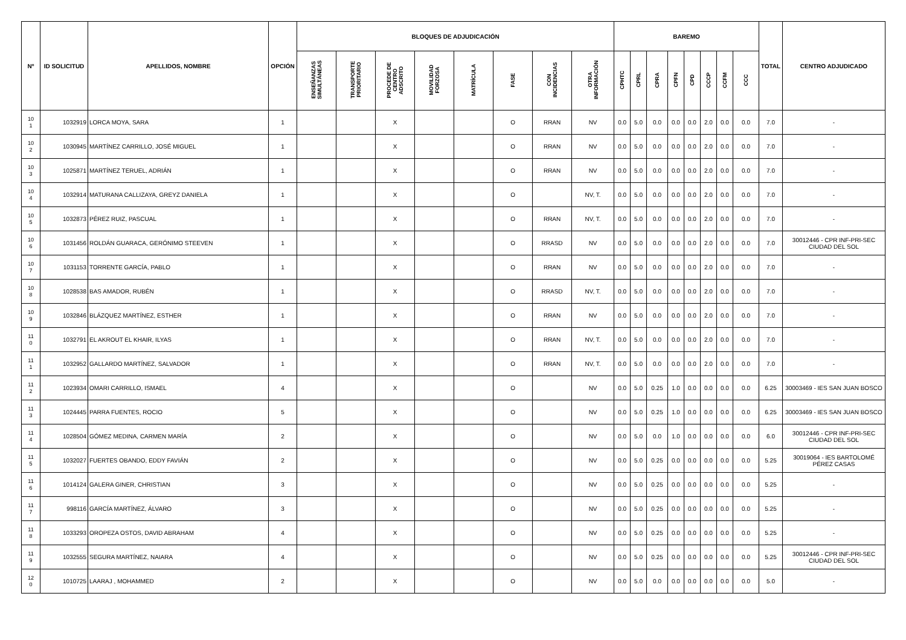| Nº | ID SOLICITUD | APELLIDOS, NOMBRE | OPCIÓN | BLOQUES DE ADJUDICACIÓN | | | | | | | | BAREMO | | | | | | | | TOTAL | CENTRO ADJUDICADO |
| --- | --- | --- | --- | --- | --- | --- | --- | --- | --- | --- | --- | --- | --- | --- | --- | --- | --- | --- | --- | --- | --- |
| | | | | ENSEÑANZAS SIMULTÁNEAS | TRANSPORTE PRIORITARIO | PROCEDE DE CENTRO ADSCRITO | MOVILIDAD FORZOSA | MATRÍCULA | FASE | CON INCIDENCIAS | OTRA INFORMACIÓN | CPHTC | CPRL | CPRA | CPFN | CPD | CCCP | CCFM | CCC | | |
| 10 1 | 1032919 | LORCA MOYA, SARA | 1 | | | X | | | O | RRAN | NV | 0.0 | 5.0 | 0.0 | 0.0 | 0.0 | 2.0 | 0.0 | 0.0 | 7.0 | - |
| 10 2 | 1030945 | MARTÍNEZ CARRILLO, JOSÉ MIGUEL | 1 | | | X | | | O | RRAN | NV | 0.0 | 5.0 | 0.0 | 0.0 | 0.0 | 2.0 | 0.0 | 0.0 | 7.0 | - |
| 10 3 | 1025871 | MARTÍNEZ TERUEL, ADRIÁN | 1 | | | X | | | O | RRAN | NV | 0.0 | 5.0 | 0.0 | 0.0 | 0.0 | 2.0 | 0.0 | 0.0 | 7.0 | - |
| 10 4 | 1032914 | MATURANA CALLIZAYA, GREYZ DANIELA | 1 | | | X | | | O | | NV, T. | 0.0 | 5.0 | 0.0 | 0.0 | 0.0 | 2.0 | 0.0 | 0.0 | 7.0 | - |
| 10 5 | 1032873 | PÉREZ RUIZ, PASCUAL | 1 | | | X | | | O | RRAN | NV, T. | 0.0 | 5.0 | 0.0 | 0.0 | 0.0 | 2.0 | 0.0 | 0.0 | 7.0 | - |
| 10 6 | 1031456 | ROLDÁN GUARACA, GERÓNIMO STEEVEN | 1 | | | X | | | O | RRASD | NV | 0.0 | 5.0 | 0.0 | 0.0 | 0.0 | 2.0 | 0.0 | 0.0 | 7.0 | 30012446 - CPR INF-PRI-SEC CIUDAD DEL SOL |
| 10 7 | 1031153 | TORRENTE GARCÍA, PABLO | 1 | | | X | | | O | RRAN | NV | 0.0 | 5.0 | 0.0 | 0.0 | 0.0 | 2.0 | 0.0 | 0.0 | 7.0 | - |
| 10 8 | 1028538 | BAS AMADOR, RUBÉN | 1 | | | X | | | O | RRASD | NV, T. | 0.0 | 5.0 | 0.0 | 0.0 | 0.0 | 2.0 | 0.0 | 0.0 | 7.0 | - |
| 10 9 | 1032846 | BLÁZQUEZ MARTÍNEZ, ESTHER | 1 | | | X | | | O | RRAN | NV | 0.0 | 5.0 | 0.0 | 0.0 | 0.0 | 2.0 | 0.0 | 0.0 | 7.0 | - |
| 11 0 | 1032791 | EL AKROUT EL KHAIR, ILYAS | 1 | | | X | | | O | RRAN | NV, T. | 0.0 | 5.0 | 0.0 | 0.0 | 0.0 | 2.0 | 0.0 | 0.0 | 7.0 | - |
| 11 1 | 1032952 | GALLARDO MARTÍNEZ, SALVADOR | 1 | | | X | | | O | RRAN | NV, T. | 0.0 | 5.0 | 0.0 | 0.0 | 0.0 | 2.0 | 0.0 | 0.0 | 7.0 | - |
| 11 2 | 1023934 | OMARI CARRILLO, ISMAEL | 4 | | | X | | | O | | NV | 0.0 | 5.0 | 0.25 | 1.0 | 0.0 | 0.0 | 0.0 | 0.0 | 6.25 | 30003469 - IES SAN JUAN BOSCO |
| 11 3 | 1024445 | PARRA FUENTES, ROCIO | 5 | | | X | | | O | | NV | 0.0 | 5.0 | 0.25 | 1.0 | 0.0 | 0.0 | 0.0 | 0.0 | 6.25 | 30003469 - IES SAN JUAN BOSCO |
| 11 4 | 1028504 | GÓMEZ MEDINA, CARMEN MARÍA | 2 | | | X | | | O | | NV | 0.0 | 5.0 | 0.0 | 1.0 | 0.0 | 0.0 | 0.0 | 0.0 | 6.0 | 30012446 - CPR INF-PRI-SEC CIUDAD DEL SOL |
| 11 5 | 1032027 | FUERTES OBANDO, EDDY FAVIÁN | 2 | | | X | | | O | | NV | 0.0 | 5.0 | 0.25 | 0.0 | 0.0 | 0.0 | 0.0 | 0.0 | 5.25 | 30019064 - IES BARTOLOMÉ PÉREZ CASAS |
| 11 6 | 1014124 | GALERA GINER, CHRISTIAN | 3 | | | X | | | O | | NV | 0.0 | 5.0 | 0.25 | 0.0 | 0.0 | 0.0 | 0.0 | 0.0 | 5.25 | - |
| 11 7 | 998116 | GARCÍA MARTÍNEZ, ÁLVARO | 3 | | | X | | | O | | NV | 0.0 | 5.0 | 0.25 | 0.0 | 0.0 | 0.0 | 0.0 | 0.0 | 5.25 | - |
| 11 8 | 1033293 | OROPEZA OSTOS, DAVID ABRAHAM | 4 | | | X | | | O | | NV | 0.0 | 5.0 | 0.25 | 0.0 | 0.0 | 0.0 | 0.0 | 0.0 | 5.25 | - |
| 11 9 | 1032555 | SEGURA MARTÍNEZ, NAIARA | 4 | | | X | | | O | | NV | 0.0 | 5.0 | 0.25 | 0.0 | 0.0 | 0.0 | 0.0 | 0.0 | 5.25 | 30012446 - CPR INF-PRI-SEC CIUDAD DEL SOL |
| 12 0 | 1010725 | LAARAJ , MOHAMMED | 2 | | | X | | | O | | NV | 0.0 | 5.0 | 0.0 | 0.0 | 0.0 | 0.0 | 0.0 | 0.0 | 5.0 | - |